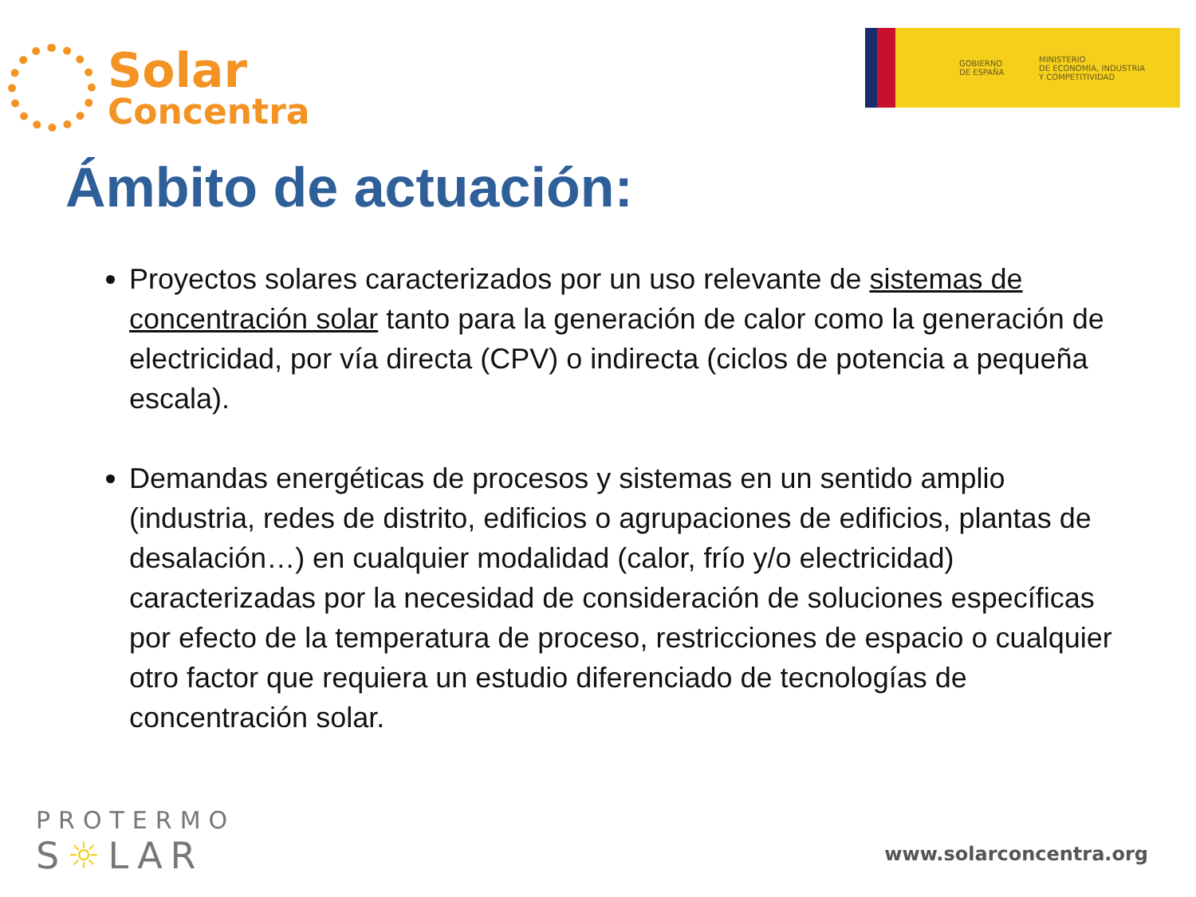Solar
Concentra
GOBIERNO
DE ESPAÑA
MINISTERIO
DE ECONOMÍA, INDUSTRIA
Y COMPETITIVIDAD
Ámbito de actuación:
Proyectos solares caracterizados por un uso relevante de sistemas de concentración solar tanto para la generación de calor como la generación de electricidad, por vía directa (CPV) o indirecta (ciclos de potencia a pequeña escala).
Demandas energéticas de procesos y sistemas en un sentido amplio (industria, redes de distrito, edificios o agrupaciones de edificios, plantas de desalación…) en cualquier modalidad (calor, frío y/o electricidad) caracterizadas por la necesidad de consideración de soluciones específicas por efecto de la temperatura de proceso, restricciones de espacio o cualquier otro factor que requiera un estudio diferenciado de tecnologías de concentración solar.
PROTERMO
S☼LAR
www.solarconcentra.org